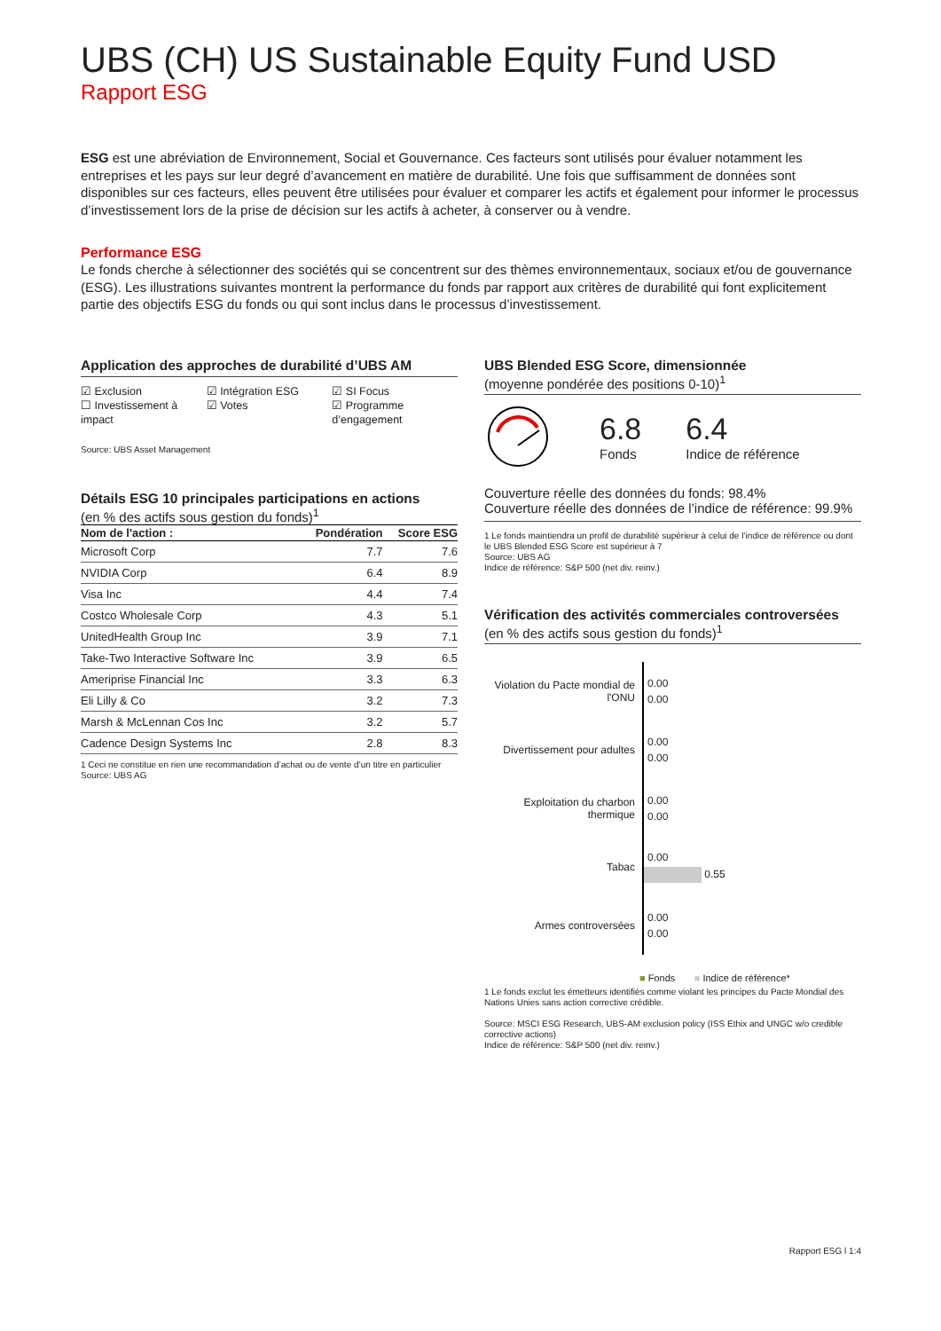UBS (CH) US Sustainable Equity Fund USD
Rapport ESG
ESG est une abréviation de Environnement, Social et Gouvernance. Ces facteurs sont utilisés pour évaluer notamment les entreprises et les pays sur leur degré d’avancement en matière de durabilité. Une fois que suffisamment de données sont disponibles sur ces facteurs, elles peuvent être utilisées pour évaluer et comparer les actifs et également pour informer le processus d’investissement lors de la prise de décision sur les actifs à acheter, à conserver ou à vendre.
Performance ESG
Le fonds cherche à sélectionner des sociétés qui se concentrent sur des thèmes environnementaux, sociaux et/ou de gouvernance (ESG). Les illustrations suivantes montrent la performance du fonds par rapport aux critères de durabilité qui font explicitement partie des objectifs ESG du fonds ou qui sont inclus dans le processus d’investissement.
Application des approches de durabilité d’UBS AM
☑ Exclusion
☐ Investissement à impact
☑ Intégration ESG
☑ Votes
☑ SI Focus
☑ Programme d’engagement
Source: UBS Asset Management
Détails ESG 10 principales participations en actions
(en % des actifs sous gestion du fonds)<sup>1</sup>
| Nom de l'action : | Pondération | Score ESG |
| --- | --- | --- |
| Microsoft Corp | 7.7 | 7.6 |
| NVIDIA Corp | 6.4 | 8.9 |
| Visa Inc | 4.4 | 7.4 |
| Costco Wholesale Corp | 4.3 | 5.1 |
| UnitedHealth Group Inc | 3.9 | 7.1 |
| Take-Two Interactive Software Inc | 3.9 | 6.5 |
| Ameriprise Financial Inc | 3.3 | 6.3 |
| Eli Lilly & Co | 3.2 | 7.3 |
| Marsh & McLennan Cos Inc | 3.2 | 5.7 |
| Cadence Design Systems Inc | 2.8 | 8.3 |
1 Ceci ne constitue en rien une recommandation d’achat ou de vente d’un titre en particulier
Source: UBS AG
UBS Blended ESG Score, dimensionnée
(moyenne pondérée des positions 0-10)<sup>1</sup>
6.8
Fonds
6.4
Indice de référence
Couverture réelle des données du fonds: 98.4%
Couverture réelle des données de l’indice de référence: 99.9%
1 Le fonds maintiendra un profil de durabilité supérieur à celui de l’indice de référence ou dont le UBS Blended ESG Score est supérieur à 7
Source: UBS AG
Indice de référence: S&P 500 (net div. reinv.)
Vérification des activités commerciales controversées
(en % des actifs sous gestion du fonds)<sup>1</sup>
Violation du Pacte mondial de l'ONU
0.00
0.00
Divertissement pour adultes
0.00
0.00
Exploitation du charbon thermique
0.00
0.00
Tabac
0.00
0.55
Armes controversées
0.00
0.00
■ Fonds ■ Indice de référence*
1 Le fonds exclut les émetteurs identifiés comme violant les principes du Pacte Mondial des Nations Unies sans action corrective crédible.
Source: MSCI ESG Research, UBS-AM exclusion policy (ISS Ethix and UNGC w/o credible corrective actions)
Indice de référence: S&P 500 (net div. reinv.)
Rapport ESG l 1:4